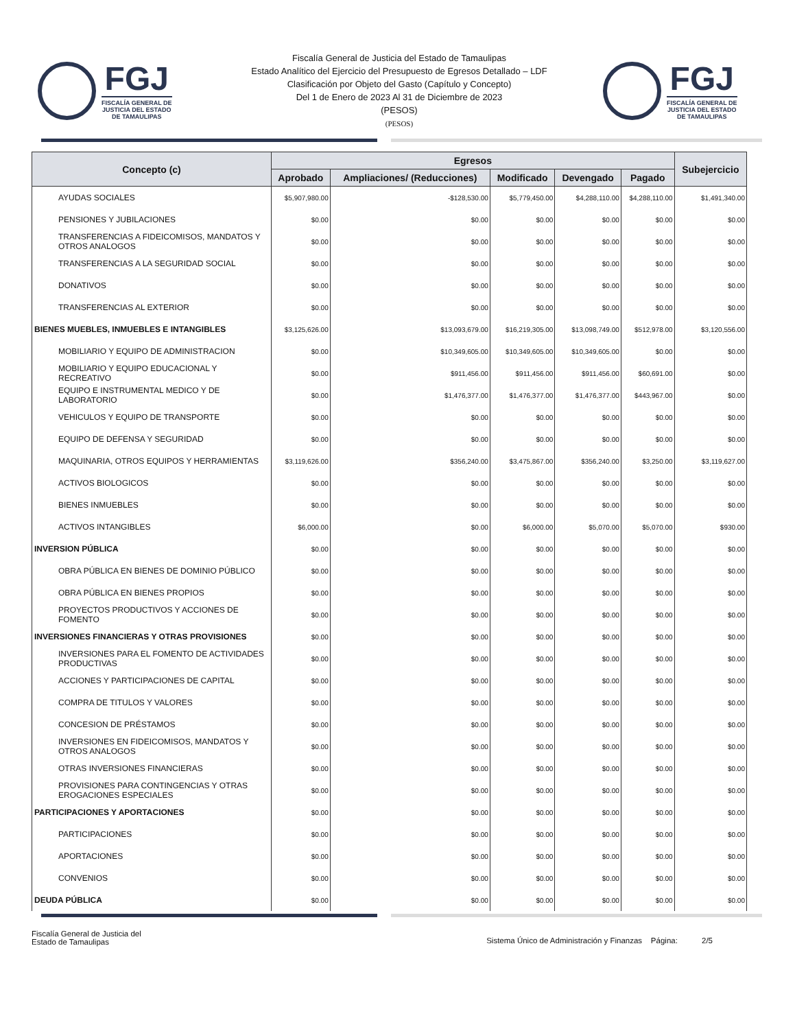FGJ
FISCALÍA GENERAL DE
JUSTICIA DEL ESTADO
DE TAMAULIPAS
Fiscalía General de Justicia del Estado de Tamaulipas
Estado Analítico del Ejercicio del Presupuesto de Egresos Detallado – LDF
Clasificación por Objeto del Gasto (Capítulo y Concepto)
Del 1 de Enero de 2023 Al 31 de Diciembre de 2023
(PESOS)
(PESOS)
FGJ
FISCALÍA GENERAL DE
JUSTICIA DEL ESTADO
DE TAMAULIPAS
| Concepto (c) | Egresos | | | | | Subejercicio |
| --- | --- | --- | --- | --- | --- | --- |
| | Aprobado | Ampliaciones/ (Reducciones) | Modificado | Devengado | Pagado | |
| AYUDAS SOCIALES | $5,907,980.00 | -$128,530.00 | $5,779,450.00 | $4,288,110.00 | $4,288,110.00 | $1,491,340.00 |
| PENSIONES Y JUBILACIONES | $0.00 | $0.00 | $0.00 | $0.00 | $0.00 | $0.00 |
| TRANSFERENCIAS A FIDEICOMISOS, MANDATOS Y OTROS ANALOGOS | $0.00 | $0.00 | $0.00 | $0.00 | $0.00 | $0.00 |
| TRANSFERENCIAS A LA SEGURIDAD SOCIAL | $0.00 | $0.00 | $0.00 | $0.00 | $0.00 | $0.00 |
| DONATIVOS | $0.00 | $0.00 | $0.00 | $0.00 | $0.00 | $0.00 |
| TRANSFERENCIAS AL EXTERIOR | $0.00 | $0.00 | $0.00 | $0.00 | $0.00 | $0.00 |
| BIENES MUEBLES, INMUEBLES E INTANGIBLES | $3,125,626.00 | $13,093,679.00 | $16,219,305.00 | $13,098,749.00 | $512,978.00 | $3,120,556.00 |
| MOBILIARIO Y EQUIPO DE ADMINISTRACION | $0.00 | $10,349,605.00 | $10,349,605.00 | $10,349,605.00 | $0.00 | $0.00 |
| MOBILIARIO Y EQUIPO EDUCACIONAL Y RECREATIVO | $0.00 | $911,456.00 | $911,456.00 | $911,456.00 | $60,691.00 | $0.00 |
| EQUIPO E INSTRUMENTAL MEDICO Y DE LABORATORIO | $0.00 | $1,476,377.00 | $1,476,377.00 | $1,476,377.00 | $443,967.00 | $0.00 |
| VEHICULOS Y EQUIPO DE TRANSPORTE | $0.00 | $0.00 | $0.00 | $0.00 | $0.00 | $0.00 |
| EQUIPO DE DEFENSA Y SEGURIDAD | $0.00 | $0.00 | $0.00 | $0.00 | $0.00 | $0.00 |
| MAQUINARIA, OTROS EQUIPOS Y HERRAMIENTAS | $3,119,626.00 | $356,240.00 | $3,475,867.00 | $356,240.00 | $3,250.00 | $3,119,627.00 |
| ACTIVOS BIOLOGICOS | $0.00 | $0.00 | $0.00 | $0.00 | $0.00 | $0.00 |
| BIENES INMUEBLES | $0.00 | $0.00 | $0.00 | $0.00 | $0.00 | $0.00 |
| ACTIVOS INTANGIBLES | $6,000.00 | $0.00 | $6,000.00 | $5,070.00 | $5,070.00 | $930.00 |
| INVERSION PÚBLICA | $0.00 | $0.00 | $0.00 | $0.00 | $0.00 | $0.00 |
| OBRA PÚBLICA EN BIENES DE DOMINIO PÚBLICO | $0.00 | $0.00 | $0.00 | $0.00 | $0.00 | $0.00 |
| OBRA PÚBLICA EN BIENES PROPIOS | $0.00 | $0.00 | $0.00 | $0.00 | $0.00 | $0.00 |
| PROYECTOS PRODUCTIVOS Y ACCIONES DE FOMENTO | $0.00 | $0.00 | $0.00 | $0.00 | $0.00 | $0.00 |
| INVERSIONES FINANCIERAS Y OTRAS PROVISIONES | $0.00 | $0.00 | $0.00 | $0.00 | $0.00 | $0.00 |
| INVERSIONES PARA EL FOMENTO DE ACTIVIDADES PRODUCTIVAS | $0.00 | $0.00 | $0.00 | $0.00 | $0.00 | $0.00 |
| ACCIONES Y PARTICIPACIONES DE CAPITAL | $0.00 | $0.00 | $0.00 | $0.00 | $0.00 | $0.00 |
| COMPRA DE TITULOS Y VALORES | $0.00 | $0.00 | $0.00 | $0.00 | $0.00 | $0.00 |
| CONCESION DE PRÉSTAMOS | $0.00 | $0.00 | $0.00 | $0.00 | $0.00 | $0.00 |
| INVERSIONES EN FIDEICOMISOS, MANDATOS Y OTROS ANALOGOS | $0.00 | $0.00 | $0.00 | $0.00 | $0.00 | $0.00 |
| OTRAS INVERSIONES FINANCIERAS | $0.00 | $0.00 | $0.00 | $0.00 | $0.00 | $0.00 |
| PROVISIONES PARA CONTINGENCIAS Y OTRAS EROGACIONES ESPECIALES | $0.00 | $0.00 | $0.00 | $0.00 | $0.00 | $0.00 |
| PARTICIPACIONES Y APORTACIONES | $0.00 | $0.00 | $0.00 | $0.00 | $0.00 | $0.00 |
| PARTICIPACIONES | $0.00 | $0.00 | $0.00 | $0.00 | $0.00 | $0.00 |
| APORTACIONES | $0.00 | $0.00 | $0.00 | $0.00 | $0.00 | $0.00 |
| CONVENIOS | $0.00 | $0.00 | $0.00 | $0.00 | $0.00 | $0.00 |
| DEUDA PÚBLICA | $0.00 | $0.00 | $0.00 | $0.00 | $0.00 | $0.00 |
Fiscalía General de Justicia del
Estado de Tamaulipas
Sistema Único de Administración y Finanzas Página: 2/5